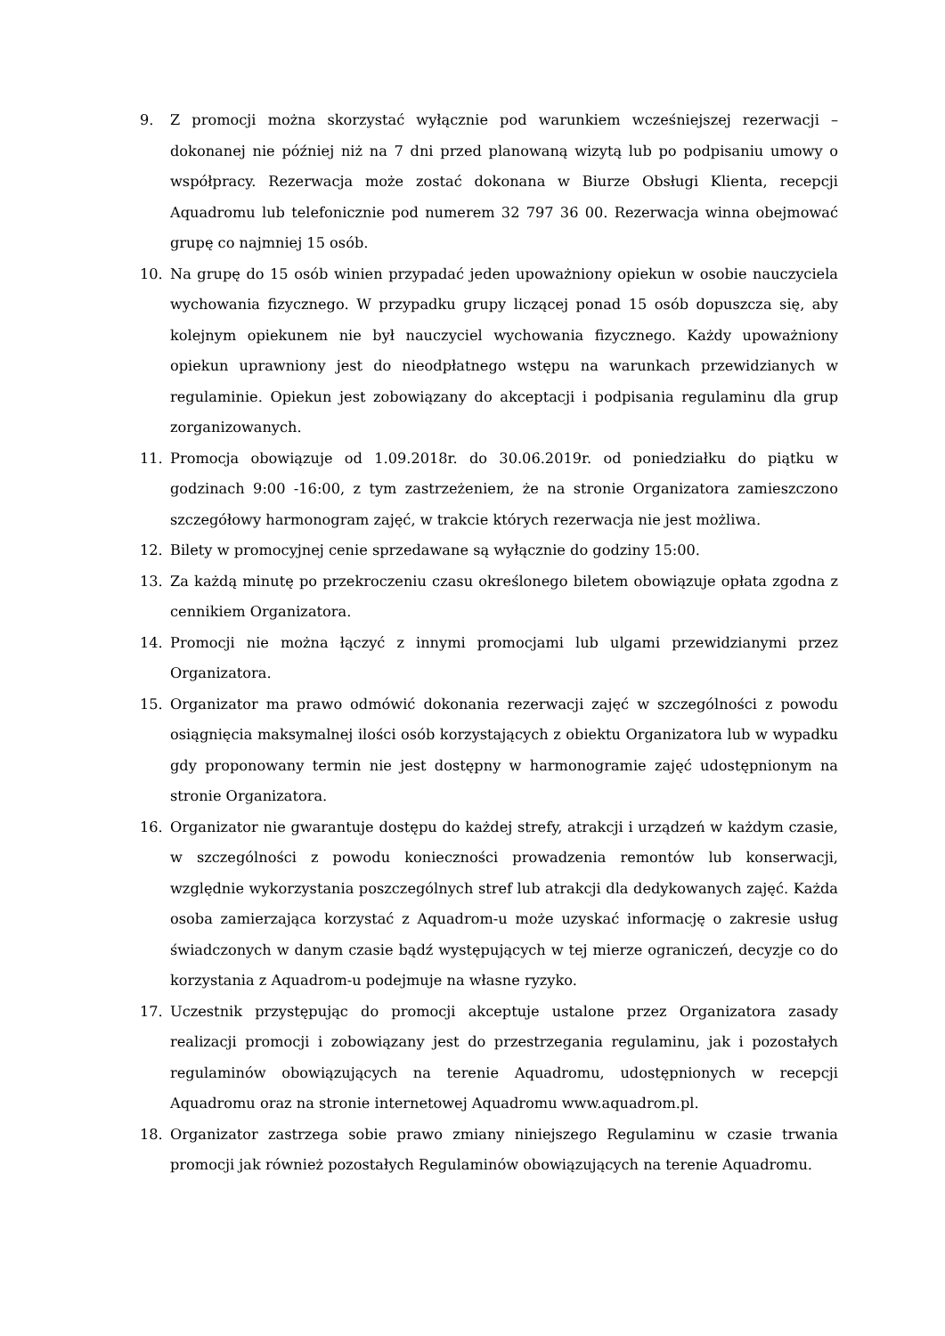9. Z promocji można skorzystać wyłącznie pod warunkiem wcześniejszej rezerwacji – dokonanej nie później niż na 7 dni przed planowaną wizytą lub po podpisaniu umowy o współpracy. Rezerwacja może zostać dokonana w Biurze Obsługi Klienta, recepcji Aquadromu lub telefonicznie pod numerem 32 797 36 00. Rezerwacja winna obejmować grupę co najmniej 15 osób.
10. Na grupę do 15 osób winien przypadać jeden upoważniony opiekun w osobie nauczyciela wychowania fizycznego. W przypadku grupy liczącej ponad 15 osób dopuszcza się, aby kolejnym opiekunem nie był nauczyciel wychowania fizycznego. Każdy upoważniony opiekun uprawniony jest do nieodpłatnego wstępu na warunkach przewidzianych w regulaminie. Opiekun jest zobowiązany do akceptacji i podpisania regulaminu dla grup zorganizowanych.
11. Promocja obowiązuje od 1.09.2018r. do 30.06.2019r. od poniedziałku do piątku w godzinach 9:00 -16:00, z tym zastrzeżeniem, że na stronie Organizatora zamieszczono szczegółowy harmonogram zajęć, w trakcie których rezerwacja nie jest możliwa.
12. Bilety w promocyjnej cenie sprzedawane są wyłącznie do godziny 15:00.
13. Za każdą minutę po przekroczeniu czasu określonego biletem obowiązuje opłata zgodna z cennikiem Organizatora.
14. Promocji nie można łączyć z innymi promocjami lub ulgami przewidzianymi przez Organizatora.
15. Organizator ma prawo odmówić dokonania rezerwacji zajęć w szczególności z powodu osiągnięcia maksymalnej ilości osób korzystających z obiektu Organizatora lub w wypadku gdy proponowany termin nie jest dostępny w harmonogramie zajęć udostępnionym na stronie Organizatora.
16. Organizator nie gwarantuje dostępu do każdej strefy, atrakcji i urządzeń w każdym czasie, w szczególności z powodu konieczności prowadzenia remontów lub konserwacji, względnie wykorzystania poszczególnych stref lub atrakcji dla dedykowanych zajęć. Każda osoba zamierzająca korzystać z Aquadrom-u może uzyskać informację o zakresie usług świadczonych w danym czasie bądź występujących w tej mierze ograniczeń, decyzje co do korzystania z Aquadrom-u podejmuje na własne ryzyko.
17. Uczestnik przystępując do promocji akceptuje ustalone przez Organizatora zasady realizacji promocji i zobowiązany jest do przestrzegania regulaminu, jak i pozostałych regulaminów obowiązujących na terenie Aquadromu, udostępnionych w recepcji Aquadromu oraz na stronie internetowej Aquadromu www.aquadrom.pl.
18. Organizator zastrzega sobie prawo zmiany niniejszego Regulaminu w czasie trwania promocji jak również pozostałych Regulaminów obowiązujących na terenie Aquadromu.